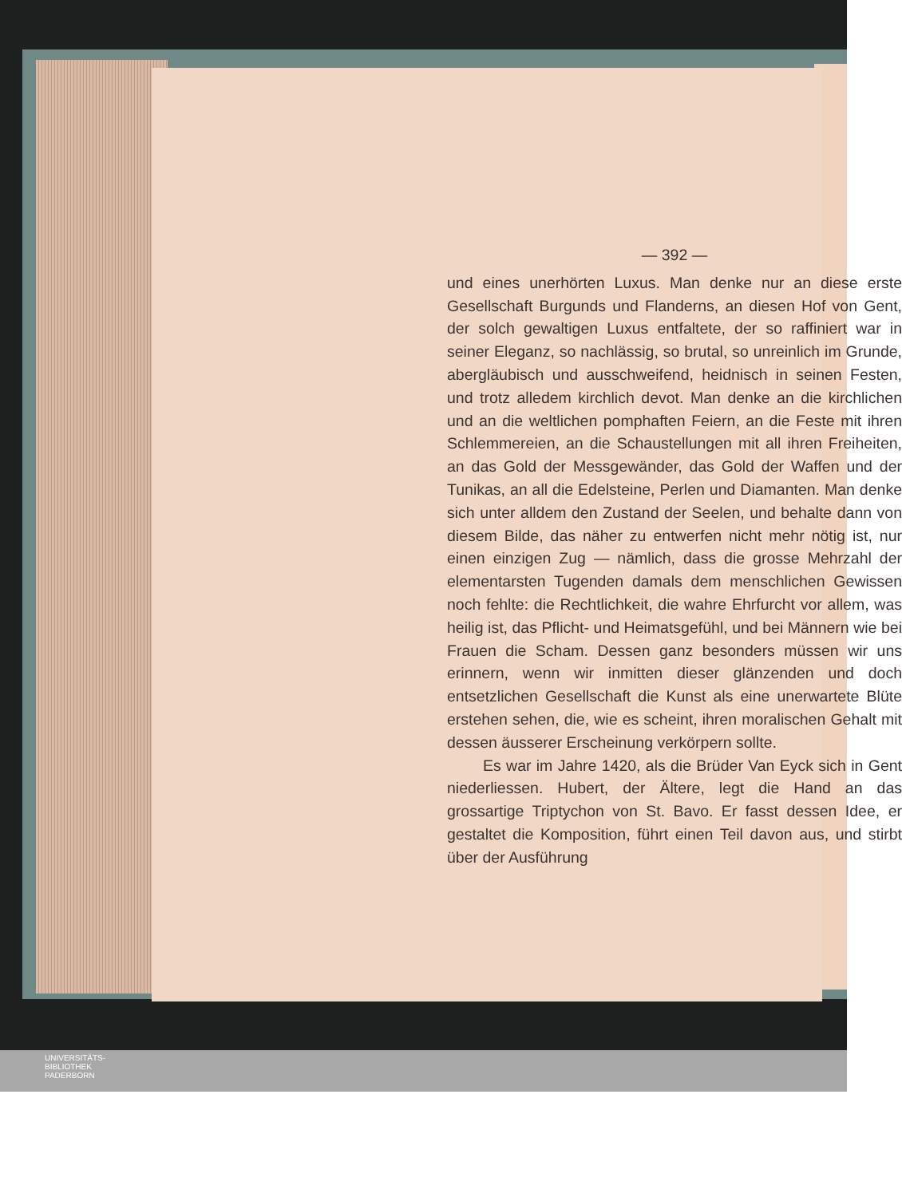— 392 —
und eines unerhörten Luxus. Man denke nur an diese erste Gesellschaft Burgunds und Flanderns, an diesen Hof von Gent, der solch gewaltigen Luxus entfaltete, der so raffiniert war in seiner Eleganz, so nachlässig, so brutal, so unreinlich im Grunde, abergläubisch und ausschweifend, heidnisch in seinen Festen, und trotz alledem kirchlich devot. Man denke an die kirchlichen und an die weltlichen pomphaften Feiern, an die Feste mit ihren Schlemmereien, an die Schaustellungen mit all ihren Freiheiten, an das Gold der Messgewänder, das Gold der Waffen und der Tunikas, an all die Edelsteine, Perlen und Diamanten. Man denke sich unter alldem den Zustand der Seelen, und behalte dann von diesem Bilde, das näher zu entwerfen nicht mehr nötig ist, nur einen einzigen Zug — nämlich, dass die grosse Mehrzahl der elementarsten Tugenden damals dem menschlichen Gewissen noch fehlte: die Rechtlichkeit, die wahre Ehrfurcht vor allem, was heilig ist, das Pflicht- und Heimatsgefühl, und bei Männern wie bei Frauen die Scham. Dessen ganz besonders müssen wir uns erinnern, wenn wir inmitten dieser glänzenden und doch entsetzlichen Gesellschaft die Kunst als eine unerwartete Blüte erstehen sehen, die, wie es scheint, ihren moralischen Gehalt mit dessen äusserer Erscheinung verkörpern sollte.
Es war im Jahre 1420, als die Brüder Van Eyck sich in Gent niederliessen. Hubert, der Ältere, legt die Hand an das grossartige Triptychon von St. Bavo. Er fasst dessen Idee, er gestaltet die Komposition, führt einen Teil davon aus, und stirbt über der Ausführung
UNIVERSITÄTS-
BIBLIOTHEK
PADERBORN